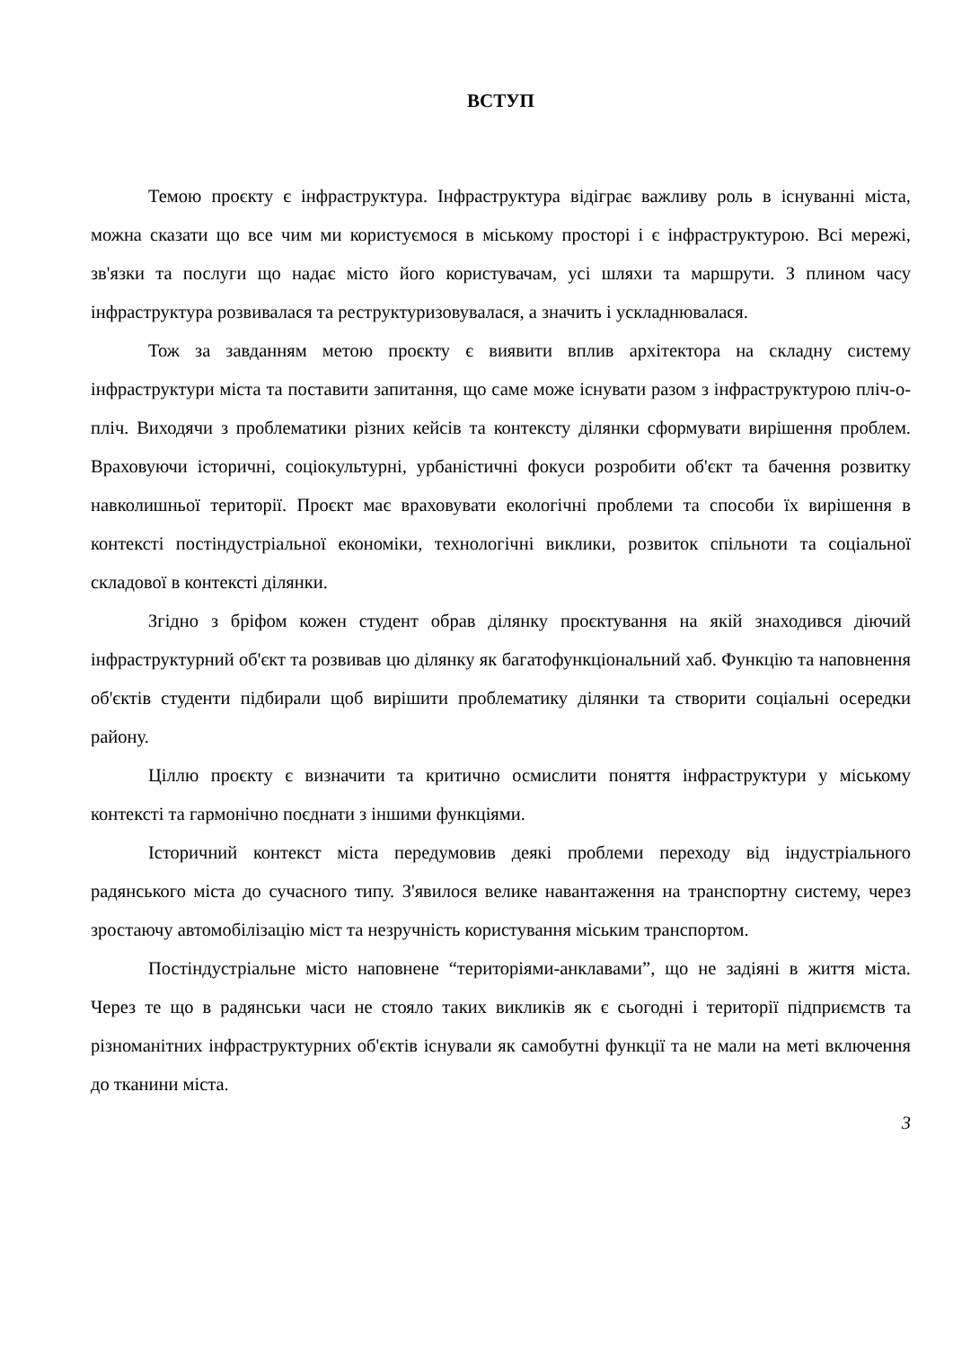ВСТУП
Темою проєкту є інфраструктура. Інфраструктура відіграє важливу роль в існуванні міста, можна сказати що все чим ми користуємося в міському просторі і є інфраструктурою. Всі мережі, зв'язки та послуги що надає місто його користувачам, усі шляхи та маршрути. З плином часу інфраструктура розвивалася та реструктуризовувалася, а значить і ускладнювалася.
Тож за завданням метою проєкту є виявити вплив архітектора на складну систему інфраструктури міста та поставити запитання, що саме може існувати разом з інфраструктурою пліч-о-пліч. Виходячи з проблематики різних кейсів та контексту ділянки сформувати вирішення проблем. Враховуючи історичні, соціокультурні, урбаністичні фокуси розробити об'єкт та бачення розвитку навколишньої території. Проєкт має враховувати екологічні проблеми та способи їх вирішення в контексті постіндустріальної економіки, технологічні виклики, розвиток спільноти та соціальної складової в контексті ділянки.
Згідно з бріфом кожен студент обрав ділянку проєктування на якій знаходився діючий інфраструктурний об'єкт та розвивав цю ділянку як багатофункціональний хаб. Функцію та наповнення об'єктів студенти підбирали щоб вирішити проблематику ділянки та створити соціальні осередки району.
Ціллю проєкту є визначити та критично осмислити поняття інфраструктури у міському контексті та гармонічно поєднати з іншими функціями.
Історичний контекст міста передумовив деякі проблеми переходу від індустріального радянського міста до сучасного типу. З'явилося велике навантаження на транспортну систему, через зростаючу автомобілізацію міст та незручність користування міським транспортом.
Постіндустріальне місто наповнене “територіями-анклавами”, що не задіяні в життя міста. Через те що в радянськи часи не стояло таких викликів як є сьогодні і території підприємств та різноманітних інфраструктурних об'єктів існували як самобутні функції та не мали на меті включення до тканини міста.
3